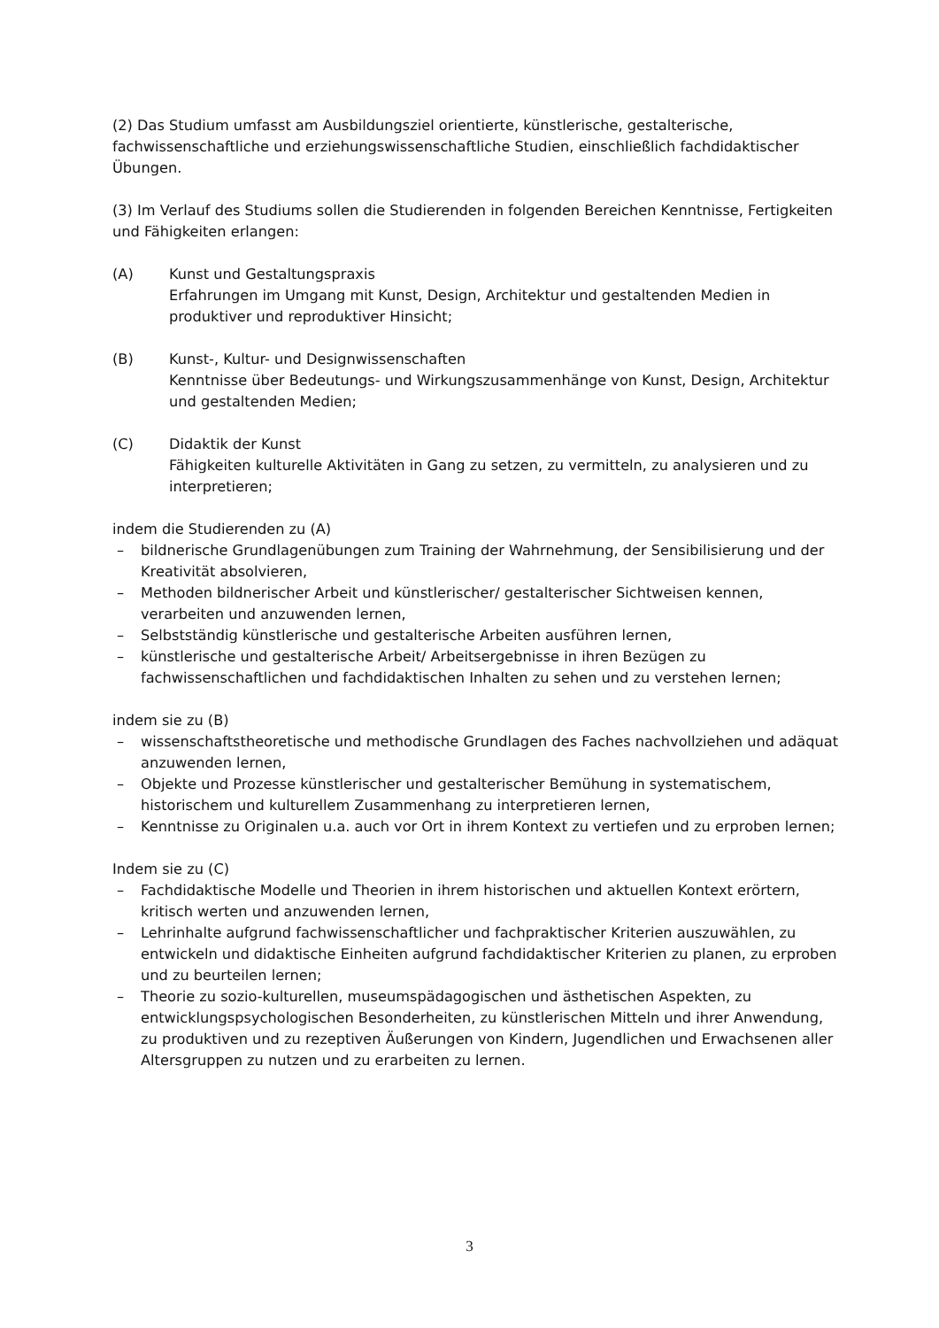(2) Das Studium umfasst am Ausbildungsziel orientierte, künstlerische, gestalterische, fachwissenschaftliche und erziehungswissenschaftliche Studien, einschließlich fachdidaktischer Übungen.
(3) Im Verlauf des Studiums sollen die Studierenden in folgenden Bereichen Kenntnisse, Fertigkeiten und Fähigkeiten erlangen:
(A) Kunst und Gestaltungspraxis
Erfahrungen im Umgang mit Kunst, Design, Architektur und gestaltenden Medien in produktiver und reproduktiver Hinsicht;
(B) Kunst-, Kultur- und Designwissenschaften
Kenntnisse über Bedeutungs- und Wirkungszusammenhänge von Kunst, Design, Architektur und gestaltenden Medien;
(C) Didaktik der Kunst
Fähigkeiten kulturelle Aktivitäten in Gang zu setzen, zu vermitteln, zu analysieren und zu interpretieren;
indem die Studierenden zu (A)
– bildnerische Grundlagenübungen zum Training der Wahrnehmung, der Sensibilisierung und der Kreativität absolvieren,
– Methoden bildnerischer Arbeit und künstlerischer/ gestalterischer Sichtweisen kennen, verarbeiten und anzuwenden lernen,
– Selbstständig künstlerische und gestalterische Arbeiten ausführen lernen,
– künstlerische und gestalterische Arbeit/ Arbeitsergebnisse in ihren Bezügen zu fachwissenschaftlichen und fachdidaktischen Inhalten zu sehen und zu verstehen lernen;
indem sie zu (B)
– wissenschaftstheoretische und methodische Grundlagen des Faches nachvollziehen und adäquat anzuwenden lernen,
– Objekte und Prozesse künstlerischer und gestalterischer Bemühung in systematischem, historischem und kulturellem Zusammenhang zu interpretieren lernen,
– Kenntnisse zu Originalen u.a. auch vor Ort in ihrem Kontext zu vertiefen und zu erproben lernen;
Indem sie zu (C)
– Fachdidaktische Modelle und Theorien in ihrem historischen und aktuellen Kontext erörtern, kritisch werten und anzuwenden lernen,
– Lehrinhalte aufgrund fachwissenschaftlicher und fachpraktischer Kriterien auszuwählen, zu entwickeln und didaktische Einheiten aufgrund fachdidaktischer Kriterien zu planen, zu erproben und zu beurteilen lernen;
– Theorie zu sozio-kulturellen, museumspädagogischen und ästhetischen Aspekten, zu entwicklungspsychologischen Besonderheiten, zu künstlerischen Mitteln und ihrer Anwendung, zu produktiven und zu rezeptiven Äußerungen von Kindern, Jugendlichen und Erwachsenen aller Altersgruppen zu nutzen und zu erarbeiten zu lernen.
3